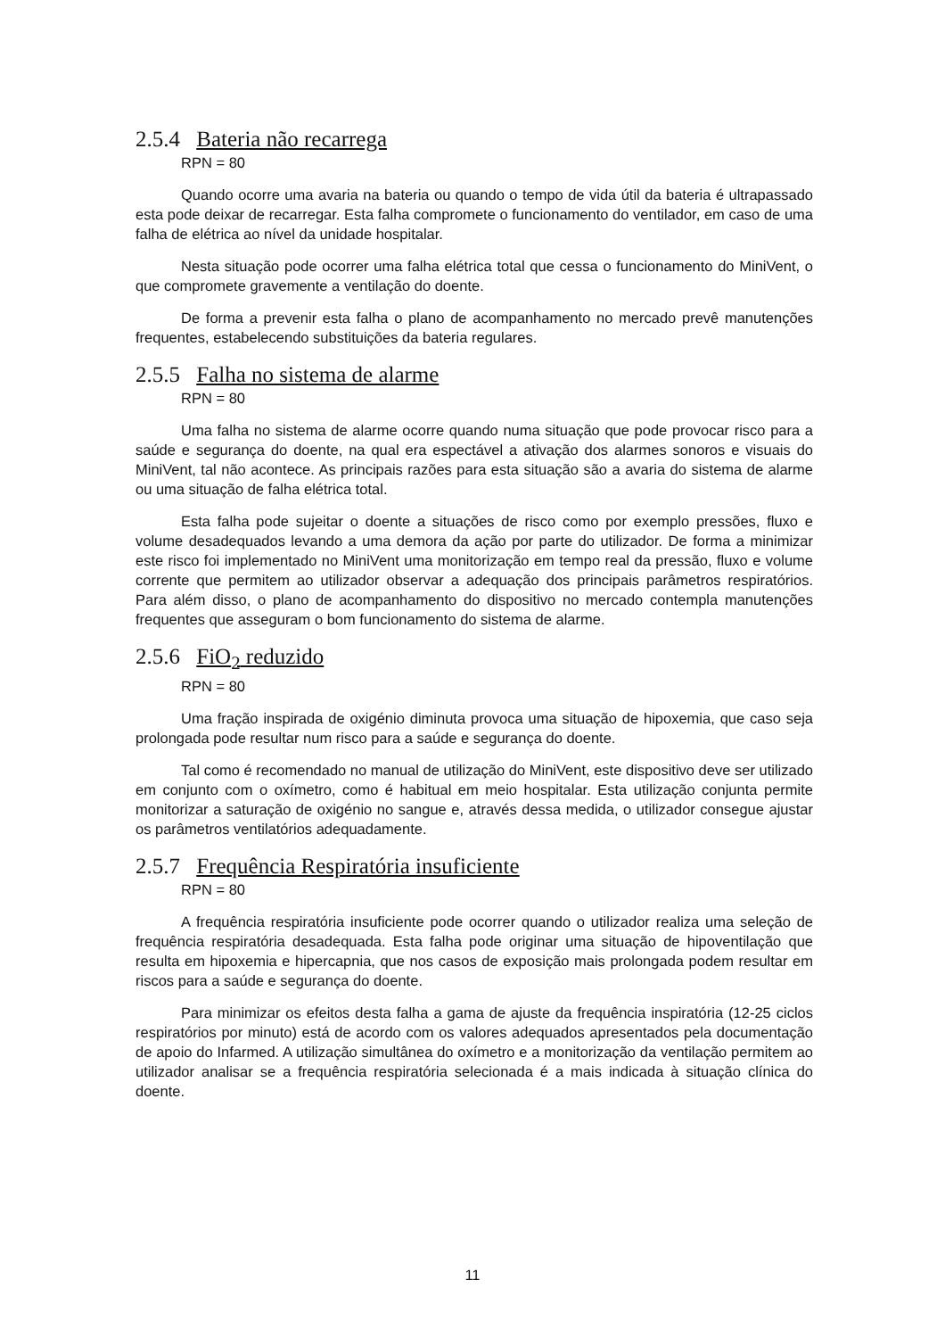2.5.4 Bateria não recarrega
RPN = 80
Quando ocorre uma avaria na bateria ou quando o tempo de vida útil da bateria é ultrapassado esta pode deixar de recarregar. Esta falha compromete o funcionamento do ventilador, em caso de uma falha de elétrica ao nível da unidade hospitalar.
Nesta situação pode ocorrer uma falha elétrica total que cessa o funcionamento do MiniVent, o que compromete gravemente a ventilação do doente.
De forma a prevenir esta falha o plano de acompanhamento no mercado prevê manutenções frequentes, estabelecendo substituições da bateria regulares.
2.5.5 Falha no sistema de alarme
RPN = 80
Uma falha no sistema de alarme ocorre quando numa situação que pode provocar risco para a saúde e segurança do doente, na qual era espectável a ativação dos alarmes sonoros e visuais do MiniVent, tal não acontece. As principais razões para esta situação são a avaria do sistema de alarme ou uma situação de falha elétrica total.
Esta falha pode sujeitar o doente a situações de risco como por exemplo pressões, fluxo e volume desadequados levando a uma demora da ação por parte do utilizador. De forma a minimizar este risco foi implementado no MiniVent uma monitorização em tempo real da pressão, fluxo e volume corrente que permitem ao utilizador observar a adequação dos principais parâmetros respiratórios. Para além disso, o plano de acompanhamento do dispositivo no mercado contempla manutenções frequentes que asseguram o bom funcionamento do sistema de alarme.
2.5.6 FiO<sub>2</sub> reduzido
RPN = 80
Uma fração inspirada de oxigénio diminuta provoca uma situação de hipoxemia, que caso seja prolongada pode resultar num risco para a saúde e segurança do doente.
Tal como é recomendado no manual de utilização do MiniVent, este dispositivo deve ser utilizado em conjunto com o oxímetro, como é habitual em meio hospitalar. Esta utilização conjunta permite monitorizar a saturação de oxigénio no sangue e, através dessa medida, o utilizador consegue ajustar os parâmetros ventilatórios adequadamente.
2.5.7 Frequência Respiratória insuficiente
RPN = 80
A frequência respiratória insuficiente pode ocorrer quando o utilizador realiza uma seleção de frequência respiratória desadequada. Esta falha pode originar uma situação de hipoventilação que resulta em hipoxemia e hipercapnia, que nos casos de exposição mais prolongada podem resultar em riscos para a saúde e segurança do doente.
Para minimizar os efeitos desta falha a gama de ajuste da frequência inspiratória (12-25 ciclos respiratórios por minuto) está de acordo com os valores adequados apresentados pela documentação de apoio do Infarmed. A utilização simultânea do oxímetro e a monitorização da ventilação permitem ao utilizador analisar se a frequência respiratória selecionada é a mais indicada à situação clínica do doente.
11